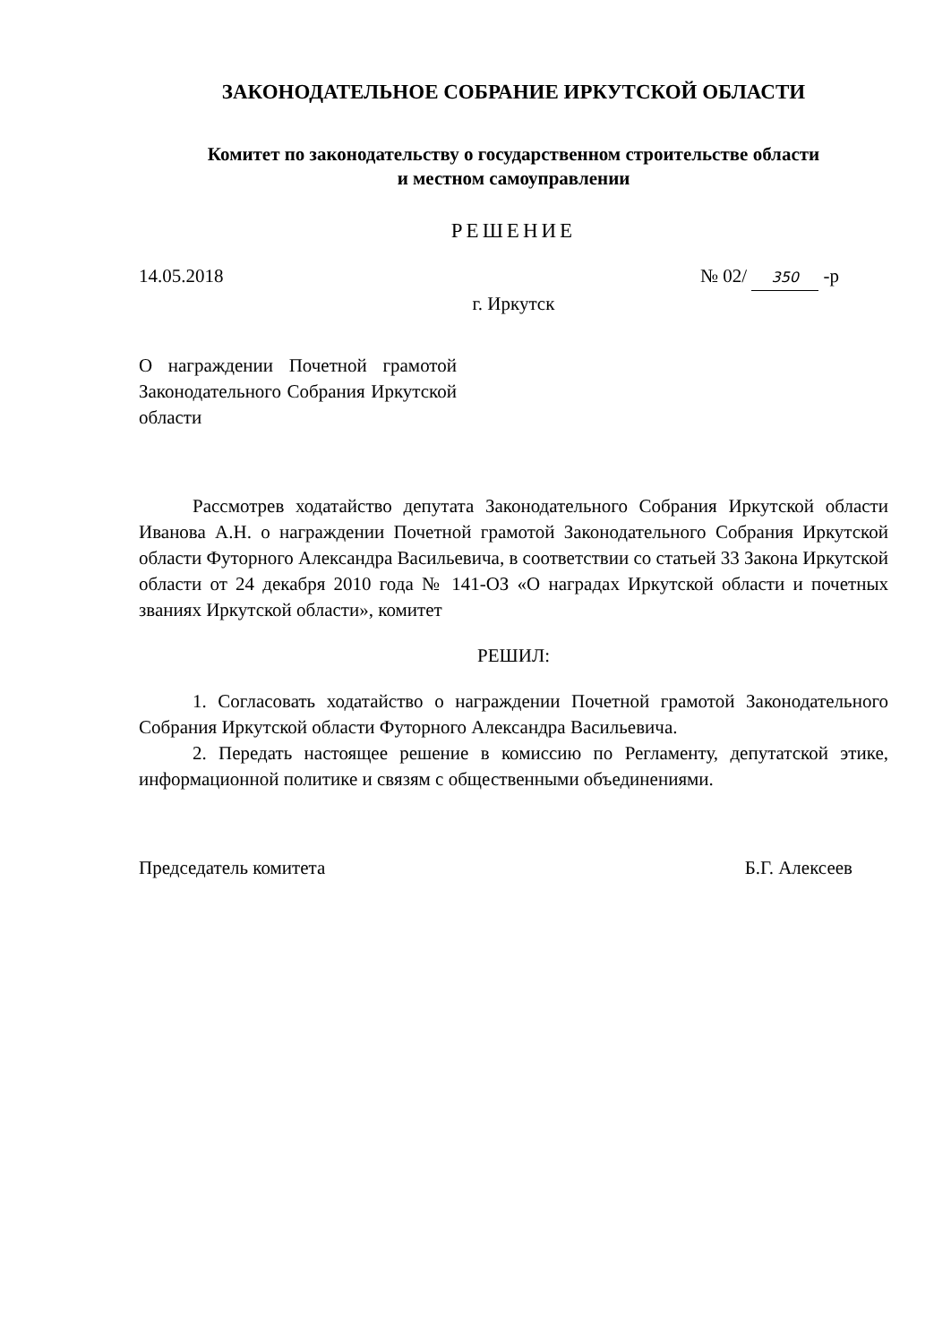ЗАКОНОДАТЕЛЬНОЕ СОБРАНИЕ ИРКУТСКОЙ ОБЛАСТИ
Комитет по законодательству о государственном строительстве области
и местном самоуправлении
РЕШЕНИЕ
14.05.2018 № 02/ 350 -р
г. Иркутск
О награждении Почетной грамотой Законодательного Собрания Иркутской области
Рассмотрев ходатайство депутата Законодательного Собрания Иркутской области Иванова А.Н. о награждении Почетной грамотой Законодательного Собрания Иркутской области Футорного Александра Васильевича, в соответствии со статьей 33 Закона Иркутской области от 24 декабря 2010 года № 141-ОЗ «О наградах Иркутской области и почетных званиях Иркутской области», комитет
РЕШИЛ:
1. Согласовать ходатайство о награждении Почетной грамотой Законодательного Собрания Иркутской области Футорного Александра Васильевича.
2. Передать настоящее решение в комиссию по Регламенту, депутатской этике, информационной политике и связям с общественными объединениями.
Председатель комитета Б.Г. Алексеев